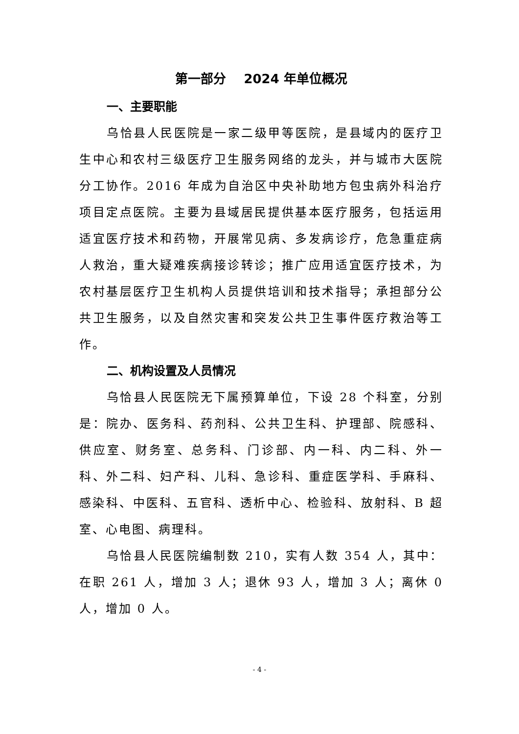第一部分 2024 年单位概况
一、主要职能
乌恰县人民医院是一家二级甲等医院，是县域内的医疗卫生中心和农村三级医疗卫生服务网络的龙头，并与城市大医院分工协作。2016 年成为自治区中央补助地方包虫病外科治疗项目定点医院。主要为县域居民提供基本医疗服务，包括运用适宜医疗技术和药物，开展常见病、多发病诊疗，危急重症病人救治，重大疑难疾病接诊转诊；推广应用适宜医疗技术，为农村基层医疗卫生机构人员提供培训和技术指导；承担部分公共卫生服务，以及自然灾害和突发公共卫生事件医疗救治等工作。
二、机构设置及人员情况
乌恰县人民医院无下属预算单位，下设 28 个科室，分别是：院办、医务科、药剂科、公共卫生科、护理部、院感科、供应室、财务室、总务科、门诊部、内一科、内二科、外一科、外二科、妇产科、儿科、急诊科、重症医学科、手麻科、感染科、中医科、五官科、透析中心、检验科、放射科、B 超室、心电图、病理科。
乌恰县人民医院编制数 210，实有人数 354 人，其中：在职 261 人，增加 3 人；退休 93 人，增加 3 人；离休 0 人，增加 0 人。
- 4 -